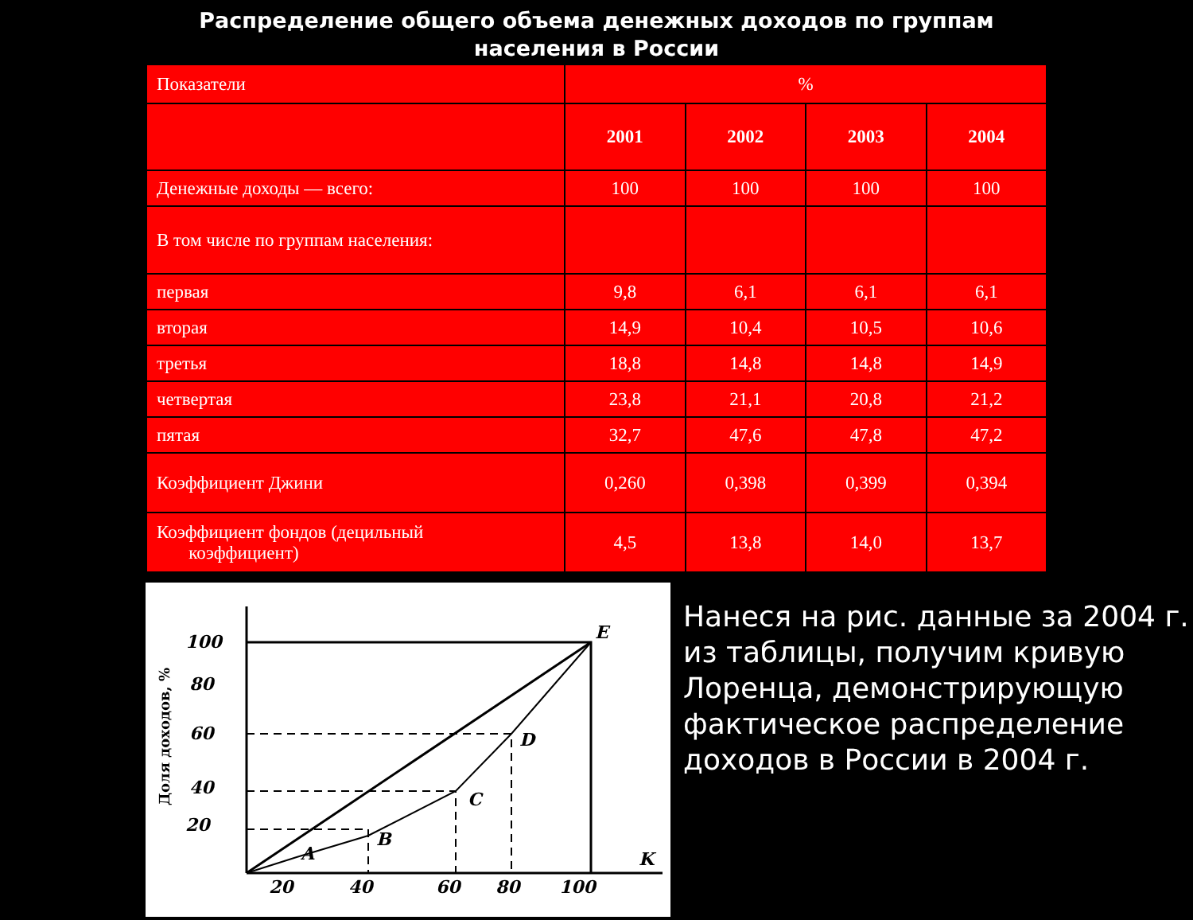Распределение общего объема денежных доходов по группам
населения в России
| Показатели | % | | | |
| --- | --- | --- | --- | --- |
| | 2001 | 2002 | 2003 | 2004 |
| Денежные доходы — всего: | 100 | 100 | 100 | 100 |
| В том числе по группам населения: | | | | |
| первая | 9,8 | 6,1 | 6,1 | 6,1 |
| вторая | 14,9 | 10,4 | 10,5 | 10,6 |
| третья | 18,8 | 14,8 | 14,8 | 14,9 |
| четвертая | 23,8 | 21,1 | 20,8 | 21,2 |
| пятая | 32,7 | 47,6 | 47,8 | 47,2 |
| Коэффициент Джини | 0,260 | 0,398 | 0,399 | 0,394 |
| Коэффициент фондов (децильный коэффициент) | 4,5 | 13,8 | 14,0 | 13,7 |
100
80
60
40
20
20
40
60
80
100
E
D
C
B
A
K
Доля доходов, %
Нанеся на рис. данные за 2004 г. из таблицы, получим кривую Лоренца, демонстрирующую фактическое распределение доходов в России в 2004 г.